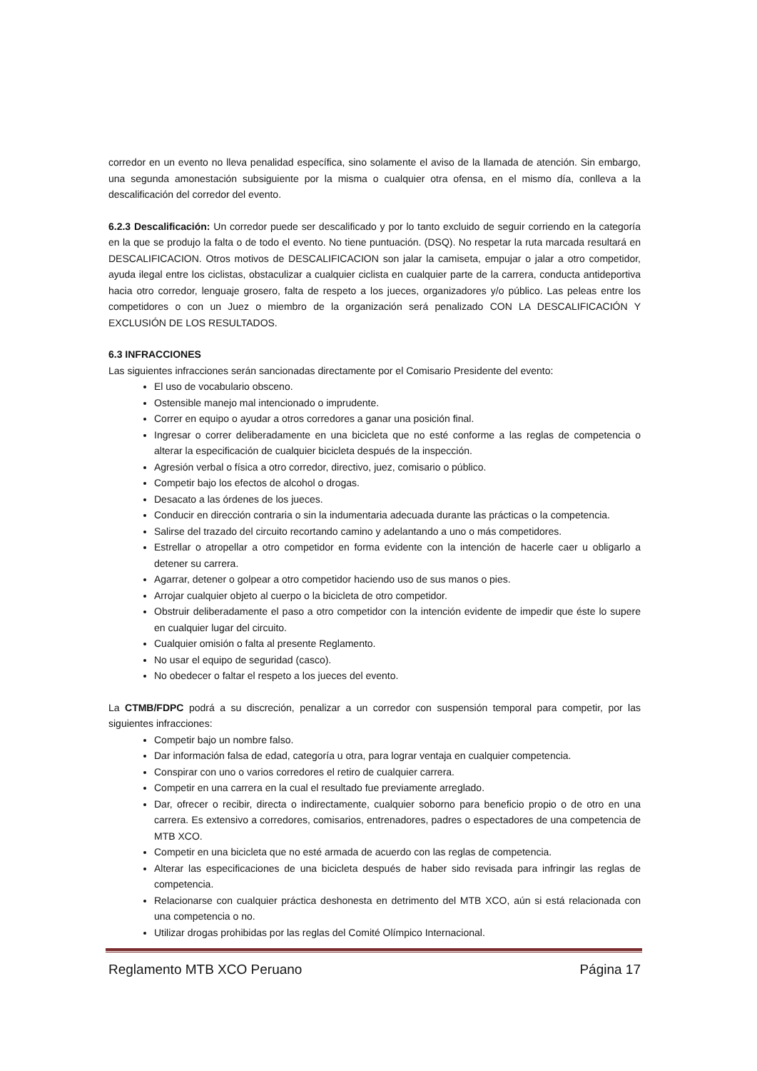corredor en un evento no lleva penalidad específica, sino solamente el aviso de la llamada de atención. Sin embargo, una segunda amonestación subsiguiente por la misma o cualquier otra ofensa, en el mismo día, conlleva a la descalificación del corredor del evento.
6.2.3 Descalificación: Un corredor puede ser descalificado y por lo tanto excluido de seguir corriendo en la categoría en la que se produjo la falta o de todo el evento. No tiene puntuación. (DSQ). No respetar la ruta marcada resultará en DESCALIFICACION. Otros motivos de DESCALIFICACION son jalar la camiseta, empujar o jalar a otro competidor, ayuda ilegal entre los ciclistas, obstaculizar a cualquier ciclista en cualquier parte de la carrera, conducta antideportiva hacia otro corredor, lenguaje grosero, falta de respeto a los jueces, organizadores y/o público. Las peleas entre los competidores o con un Juez o miembro de la organización será penalizado CON LA DESCALIFICACIÓN Y EXCLUSIÓN DE LOS RESULTADOS.
6.3 INFRACCIONES
Las siguientes infracciones serán sancionadas directamente por el Comisario Presidente del evento:
El uso de vocabulario obsceno.
Ostensible manejo mal intencionado o imprudente.
Correr en equipo o ayudar a otros corredores a ganar una posición final.
Ingresar o correr deliberadamente en una bicicleta que no esté conforme a las reglas de competencia o alterar la especificación de cualquier bicicleta después de la inspección.
Agresión verbal o física a otro corredor, directivo, juez, comisario o público.
Competir bajo los efectos de alcohol o drogas.
Desacato a las órdenes de los jueces.
Conducir en dirección contraria o sin la indumentaria adecuada durante las prácticas o la competencia.
Salirse del trazado del circuito recortando camino y adelantando a uno o más competidores.
Estrellar o atropellar a otro competidor en forma evidente con la intención de hacerle caer u obligarlo a detener su carrera.
Agarrar, detener o golpear a otro competidor haciendo uso de sus manos o pies.
Arrojar cualquier objeto al cuerpo o la bicicleta de otro competidor.
Obstruir deliberadamente el paso a otro competidor con la intención evidente de impedir que éste lo supere en cualquier lugar del circuito.
Cualquier omisión o falta al presente Reglamento.
No usar el equipo de seguridad (casco).
No obedecer o faltar el respeto a los jueces del evento.
La CTMB/FDPC podrá a su discreción, penalizar a un corredor con suspensión temporal para competir, por las siguientes infracciones:
Competir bajo un nombre falso.
Dar información falsa de edad, categoría u otra, para lograr ventaja en cualquier competencia.
Conspirar con uno o varios corredores el retiro de cualquier carrera.
Competir en una carrera en la cual el resultado fue previamente arreglado.
Dar, ofrecer o recibir, directa o indirectamente, cualquier soborno para beneficio propio o de otro en una carrera. Es extensivo a corredores, comisarios, entrenadores, padres o espectadores de una competencia de MTB XCO.
Competir en una bicicleta que no esté armada de acuerdo con las reglas de competencia.
Alterar las especificaciones de una bicicleta después de haber sido revisada para infringir las reglas de competencia.
Relacionarse con cualquier práctica deshonesta en detrimento del MTB XCO, aún si está relacionada con una competencia o no.
Utilizar drogas prohibidas por las reglas del Comité Olímpico Internacional.
Reglamento MTB XCO Peruano Página 17